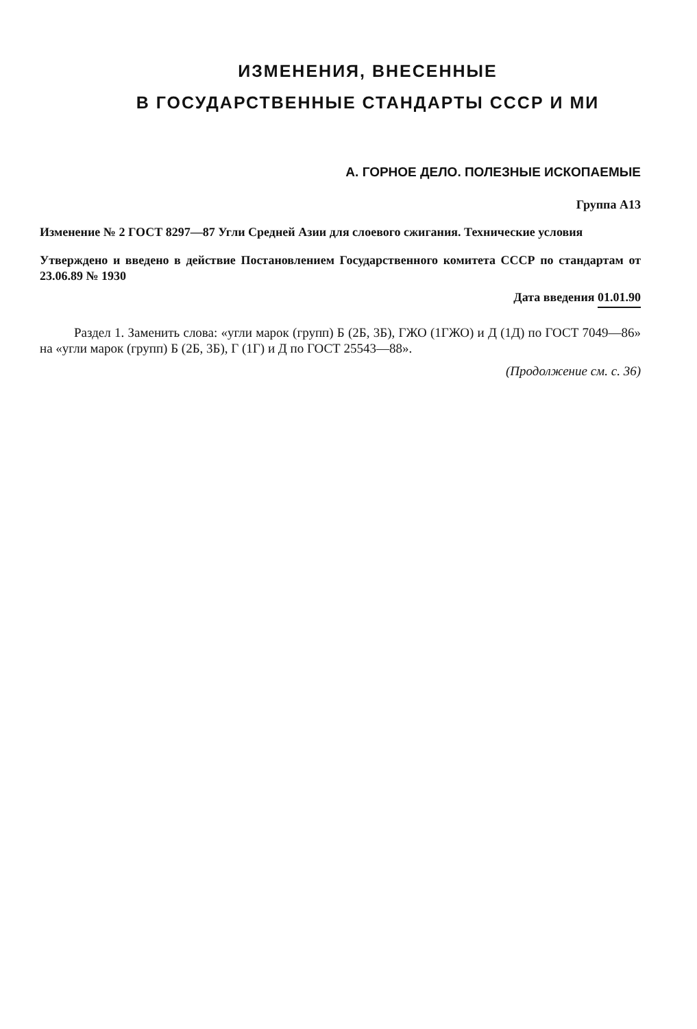ИЗМЕНЕНИЯ, ВНЕСЕННЫЕ
В ГОСУДАРСТВЕННЫЕ СТАНДАРТЫ СССР И МИ
А. ГОРНОЕ ДЕЛО. ПОЛЕЗНЫЕ ИСКОПАЕМЫЕ
Группа А13
Изменение № 2 ГОСТ 8297—87 Угли Средней Азии для слоевого сжигания. Технические условия
Утверждено и введено в действие Постановлением Государственного комитета СССР по стандартам от 23.06.89 № 1930
Дата введения 01.01.90
Раздел 1. Заменить слова: «угли марок (групп) Б (2Б, 3Б), ГЖО (1ГЖО) и Д (1Д) по ГОСТ 7049—86» на «угли марок (групп) Б (2Б, 3Б), Г (1Г) и Д по ГОСТ 25543—88».
(Продолжение см. с. 36)